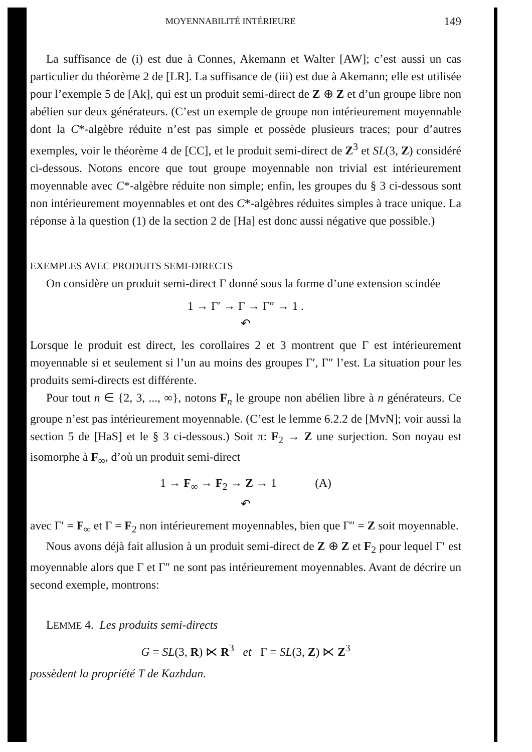MOYENNABILITÉ INTÉRIEURE 149
La suffisance de (i) est due à Connes, Akemann et Walter [AW]; c’est aussi un cas particulier du théorème 2 de [LR]. La suffisance de (iii) est due à Akemann; elle est utilisée pour l’exemple 5 de [Ak], qui est un produit semi-direct de Z ⊕ Z et d’un groupe libre non abélien sur deux générateurs. (C’est un exemple de groupe non intérieurement moyennable dont la C*-algèbre réduite n’est pas simple et possède plusieurs traces; pour d’autres exemples, voir le théorème 4 de [CC], et le produit semi-direct de Z<sup>3</sup> et SL(3, Z) considéré ci-dessous. Notons encore que tout groupe moyennable non trivial est intérieurement moyennable avec C*-algèbre réduite non simple; enfin, les groupes du § 3 ci-dessous sont non intérieurement moyennables et ont des C*-algèbres réduites simples à trace unique. La réponse à la question (1) de la section 2 de [Ha] est donc aussi négative que possible.)
EXEMPLES AVEC PRODUITS SEMI-DIRECTS
On considère un produit semi-direct Γ donné sous la forme d’une extension scindée
1 → Γ′ → Γ → Γ″ → 1 .
↶
Lorsque le produit est direct, les corollaires 2 et 3 montrent que Γ est intérieurement moyennable si et seulement si l’un au moins des groupes Γ′, Γ″ l’est. La situation pour les produits semi-directs est différente.
Pour tout n ∈ {2, 3, ..., ∞}, notons F<sub>n</sub> le groupe non abélien libre à n générateurs. Ce groupe n’est pas intérieurement moyennable. (C’est le lemme 6.2.2 de [MvN]; voir aussi la section 5 de [HaS] et le § 3 ci-dessous.) Soit π: F<sub>2</sub> → Z une surjection. Son noyau est isomorphe à F<sub>∞</sub>, d’où un produit semi-direct
1 → F<sub>∞</sub> → F<sub>2</sub> → Z → 1 (A)
↶
avec Γ′ = F<sub>∞</sub> et Γ = F<sub>2</sub> non intérieurement moyennables, bien que Γ″ = Z soit moyennable.
Nous avons déjà fait allusion à un produit semi-direct de Z ⊕ Z et F<sub>2</sub> pour lequel Γ′ est moyennable alors que Γ et Γ″ ne sont pas intérieurement moyennables. Avant de décrire un second exemple, montrons:
LEMME 4. Les produits semi-directs
G = SL(3, R) ⋉ R<sup>3</sup> et Γ = SL(3, Z) ⋉ Z<sup>3</sup>
possèdent la propriété T de Kazhdan.